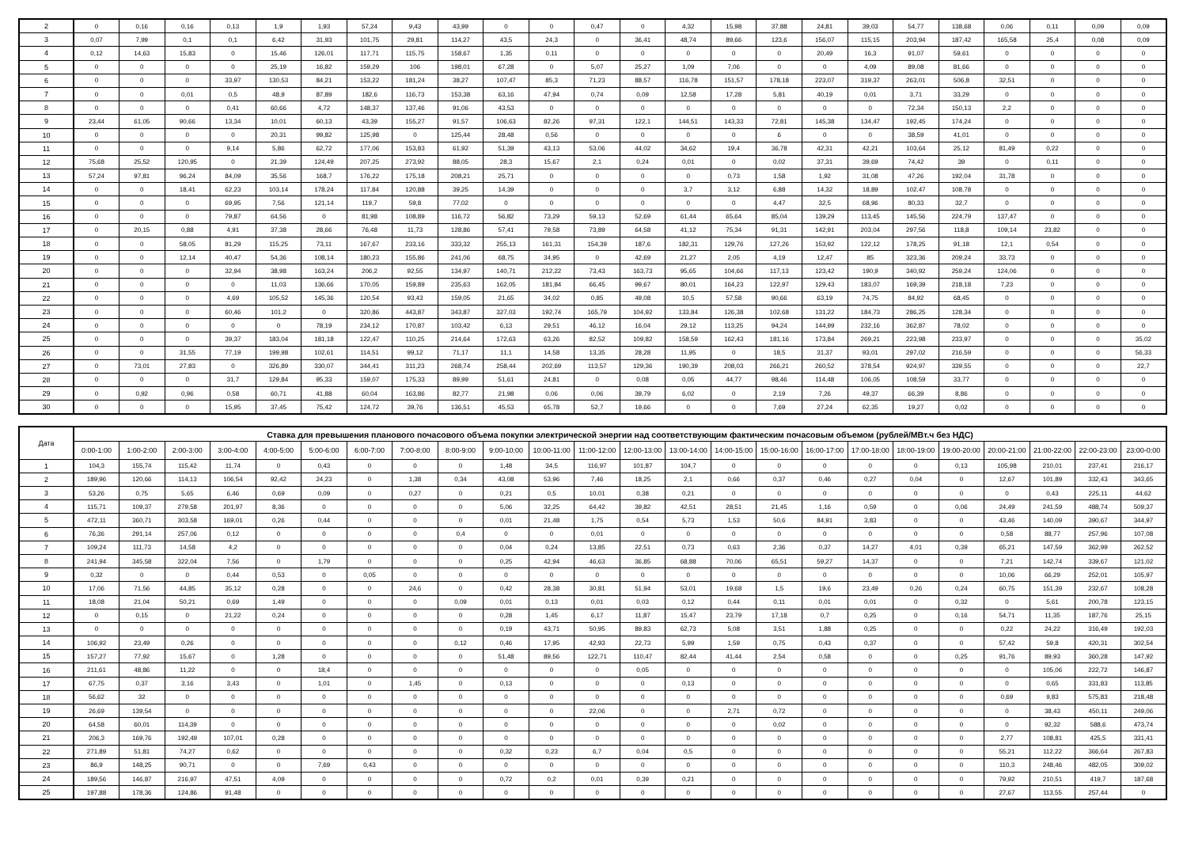| 2 | 0 | 0,16 | 0,16 | 0,13 | 1,9 | 1,93 | 57,24 | 9,43 | 43,99 | 0 | 0 | 0,47 | 0 | 4,32 | 15,98 | 37,88 | 24,81 | 39,03 | 54,77 | 138,68 | 0,06 | 0,11 | 0,09 | 0,09 |
| 3 | 0,07 | 7,99 | 0,1 | 0,1 | 6,42 | 31,93 | 101,75 | 29,81 | 114,27 | 43,5 | 24,3 | 0 | 36,41 | 48,74 | 89,66 | 123,6 | 156,07 | 115,15 | 203,94 | 187,42 | 165,58 | 25,4 | 0,08 | 0,09 |
| 4 | 0,12 | 14,63 | 15,83 | 0 | 15,46 | 126,01 | 117,71 | 115,75 | 158,67 | 1,35 | 0,11 | 0 | 0 | 0 | 0 | 0 | 20,49 | 16,3 | 91,07 | 59,61 | 0 | 0 | 0 | 0 |
| 5 | 0 | 0 | 0 | 0 | 25,19 | 16,82 | 159,29 | 106 | 198,01 | 67,28 | 0 | 5,07 | 25,27 | 1,09 | 7,06 | 0 | 0 | 4,09 | 89,08 | 81,66 | 0 | 0 | 0 | 0 |
| 6 | 0 | 0 | 0 | 33,97 | 130,53 | 84,21 | 153,22 | 181,24 | 38,27 | 107,47 | 85,3 | 71,23 | 88,57 | 116,78 | 151,57 | 178,18 | 223,07 | 319,37 | 263,01 | 506,8 | 32,51 | 0 | 0 | 0 |
| 7 | 0 | 0 | 0,01 | 0,5 | 48,9 | 87,89 | 182,6 | 116,73 | 153,38 | 63,16 | 47,94 | 0,74 | 0,09 | 12,58 | 17,28 | 5,81 | 40,19 | 0,01 | 3,71 | 33,29 | 0 | 0 | 0 | 0 |
| 8 | 0 | 0 | 0 | 0,41 | 60,66 | 4,72 | 148,37 | 137,46 | 91,06 | 43,53 | 0 | 0 | 0 | 0 | 0 | 0 | 0 | 0 | 72,34 | 150,13 | 2,2 | 0 | 0 | 0 |
| 9 | 23,44 | 61,05 | 90,66 | 13,34 | 10,01 | 60,13 | 43,39 | 155,27 | 91,57 | 106,63 | 82,26 | 97,31 | 122,1 | 144,51 | 143,33 | 72,81 | 145,38 | 134,47 | 192,45 | 174,24 | 0 | 0 | 0 | 0 |
| 10 | 0 | 0 | 0 | 0 | 20,31 | 99,82 | 125,98 | 0 | 125,44 | 28,48 | 0,56 | 0 | 0 | 0 | 0 | 6 | 0 | 0 | 38,59 | 41,01 | 0 | 0 | 0 | 0 |
| 11 | 0 | 0 | 0 | 9,14 | 5,86 | 62,72 | 177,06 | 153,83 | 61,92 | 51,39 | 43,13 | 53,06 | 44,02 | 34,62 | 19,4 | 36,78 | 42,31 | 42,21 | 103,64 | 25,12 | 81,49 | 0,22 | 0 | 0 |
| 12 | 75,68 | 25,52 | 120,95 | 0 | 21,39 | 124,49 | 207,25 | 273,92 | 88,05 | 28,3 | 15,67 | 2,1 | 0,24 | 0,01 | 0 | 0,02 | 37,31 | 39,69 | 74,42 | 39 | 0 | 0,11 | 0 | 0 |
| 13 | 57,24 | 97,81 | 96,24 | 84,09 | 35,56 | 168,7 | 176,22 | 175,18 | 208,21 | 25,71 | 0 | 0 | 0 | 0 | 0,73 | 1,58 | 1,92 | 31,08 | 47,26 | 192,04 | 31,78 | 0 | 0 | 0 |
| 14 | 0 | 0 | 18,41 | 62,23 | 103,14 | 178,24 | 117,84 | 120,88 | 39,25 | 14,39 | 0 | 0 | 0 | 3,7 | 3,12 | 6,88 | 14,32 | 18,89 | 102,47 | 108,78 | 0 | 0 | 0 | 0 |
| 15 | 0 | 0 | 0 | 69,95 | 7,56 | 121,14 | 119,7 | 59,8 | 77,02 | 0 | 0 | 0 | 0 | 0 | 0 | 4,47 | 32,5 | 68,96 | 80,33 | 32,7 | 0 | 0 | 0 | 0 |
| 16 | 0 | 0 | 0 | 79,87 | 64,56 | 0 | 81,98 | 108,89 | 116,72 | 56,82 | 73,29 | 59,13 | 52,69 | 61,44 | 65,64 | 85,04 | 139,29 | 113,45 | 145,56 | 224,79 | 137,47 | 0 | 0 | 0 |
| 17 | 0 | 20,15 | 0,88 | 4,91 | 37,38 | 28,66 | 76,48 | 11,73 | 128,86 | 57,41 | 79,58 | 73,89 | 64,58 | 41,12 | 75,34 | 91,31 | 142,91 | 203,04 | 297,56 | 118,8 | 109,14 | 23,82 | 0 | 0 |
| 18 | 0 | 0 | 58,05 | 81,29 | 115,25 | 73,11 | 167,67 | 233,16 | 333,32 | 255,13 | 161,31 | 154,39 | 187,6 | 182,31 | 129,76 | 127,26 | 153,92 | 122,12 | 178,25 | 91,18 | 12,1 | 0,54 | 0 | 0 |
| 19 | 0 | 0 | 12,14 | 40,47 | 54,36 | 108,14 | 180,23 | 155,86 | 241,06 | 68,75 | 34,95 | 0 | 42,69 | 21,27 | 2,05 | 4,19 | 12,47 | 85 | 323,36 | 209,24 | 33,73 | 0 | 0 | 0 |
| 20 | 0 | 0 | 0 | 32,94 | 38,98 | 163,24 | 206,2 | 92,55 | 134,97 | 140,71 | 212,22 | 73,43 | 163,73 | 95,65 | 104,66 | 117,13 | 123,42 | 190,9 | 340,92 | 259,24 | 124,06 | 0 | 0 | 0 |
| 21 | 0 | 0 | 0 | 0 | 11,03 | 136,66 | 170,05 | 159,89 | 235,63 | 162,05 | 181,84 | 66,45 | 99,67 | 80,01 | 164,23 | 122,97 | 129,43 | 183,07 | 169,39 | 218,18 | 7,23 | 0 | 0 | 0 |
| 22 | 0 | 0 | 0 | 4,69 | 105,52 | 145,36 | 120,54 | 93,43 | 159,05 | 21,65 | 34,02 | 0,85 | 49,08 | 10,5 | 57,58 | 90,66 | 63,19 | 74,75 | 84,92 | 68,45 | 0 | 0 | 0 | 0 |
| 23 | 0 | 0 | 0 | 60,46 | 101,2 | 0 | 320,86 | 443,87 | 343,87 | 327,03 | 192,74 | 165,79 | 104,92 | 133,84 | 126,38 | 102,68 | 131,22 | 184,73 | 286,25 | 128,34 | 0 | 0 | 0 | 0 |
| 24 | 0 | 0 | 0 | 0 | 0 | 78,19 | 234,12 | 170,87 | 103,42 | 6,13 | 29,51 | 46,12 | 16,04 | 29,12 | 113,25 | 94,24 | 144,99 | 232,16 | 362,87 | 78,02 | 0 | 0 | 0 | 0 |
| 25 | 0 | 0 | 0 | 39,37 | 183,04 | 181,18 | 122,47 | 110,25 | 214,64 | 172,63 | 63,26 | 82,52 | 109,82 | 158,59 | 162,43 | 181,16 | 173,84 | 269,21 | 223,98 | 233,97 | 0 | 0 | 0 | 35,02 |
| 26 | 0 | 0 | 31,55 | 77,19 | 199,98 | 102,61 | 114,51 | 99,12 | 71,17 | 11,1 | 14,58 | 13,35 | 28,28 | 11,95 | 0 | 18,5 | 31,37 | 93,01 | 297,02 | 216,59 | 0 | 0 | 0 | 56,33 |
| 27 | 0 | 73,01 | 27,83 | 0 | 326,89 | 330,07 | 344,41 | 311,23 | 268,74 | 258,44 | 202,69 | 113,57 | 129,36 | 190,39 | 208,03 | 266,21 | 260,52 | 378,54 | 924,97 | 339,55 | 0 | 0 | 0 | 22,7 |
| 28 | 0 | 0 | 0 | 31,7 | 129,84 | 95,33 | 159,07 | 175,33 | 89,99 | 51,61 | 24,81 | 0 | 0,08 | 0,05 | 44,77 | 98,46 | 114,48 | 106,05 | 108,59 | 33,77 | 0 | 0 | 0 | 0 |
| 29 | 0 | 0,92 | 0,96 | 0,58 | 60,71 | 41,88 | 60,04 | 163,86 | 82,77 | 21,98 | 0,06 | 0,06 | 39,79 | 6,02 | 0 | 2,19 | 7,26 | 49,37 | 66,39 | 8,86 | 0 | 0 | 0 | 0 |
| 30 | 0 | 0 | 0 | 15,95 | 37,45 | 75,42 | 124,72 | 39,76 | 136,51 | 45,53 | 65,78 | 52,7 | 19,66 | 0 | 0 | 7,69 | 27,24 | 62,35 | 19,27 | 0,02 | 0 | 0 | 0 | 0 |
| Дата | Ставка для превышения планового почасового объема покупки электрической энергии над соответствующим фактическим почасовым объемом (рублей/МВт.ч без НДС) | | | | | | | | | | | | | | | | | | | | | | | |
| --- | --- | --- | --- | --- | --- | --- | --- | --- | --- | --- | --- | --- | --- | --- | --- | --- | --- | --- | --- | --- | --- | --- | --- | --- |
| | 0:00-1:00 | 1:00-2:00 | 2:00-3:00 | 3:00-4:00 | 4:00-5:00 | 5:00-6:00 | 6:00-7:00 | 7:00-8:00 | 8:00-9:00 | 9:00-10:00 | 10:00-11:00 | 11:00-12:00 | 12:00-13:00 | 13:00-14:00 | 14:00-15:00 | 15:00-16:00 | 16:00-17:00 | 17:00-18:00 | 18:00-19:00 | 19:00-20:00 | 20:00-21:00 | 21:00-22:00 | 22:00-23:00 | 23:00-0:00 |
| 1 | 104,3 | 155,74 | 115,42 | 11,74 | 0 | 0,43 | 0 | 0 | 0 | 1,48 | 34,5 | 116,97 | 101,87 | 104,7 | 0 | 0 | 0 | 0 | 0 | 0,13 | 105,98 | 210,01 | 237,41 | 216,17 |
| 2 | 189,96 | 120,66 | 114,13 | 106,54 | 92,42 | 24,23 | 0 | 1,38 | 0,34 | 43,08 | 53,96 | 7,46 | 18,25 | 2,1 | 0,66 | 0,37 | 0,46 | 0,27 | 0,04 | 0 | 12,67 | 101,89 | 332,43 | 343,65 |
| 3 | 53,26 | 0,75 | 5,65 | 6,46 | 0,69 | 0,09 | 0 | 0,27 | 0 | 0,21 | 0,5 | 10,01 | 0,38 | 0,21 | 0 | 0 | 0 | 0 | 0 | 0 | 0 | 0,43 | 225,11 | 44,62 |
| 4 | 115,71 | 109,37 | 279,58 | 201,97 | 8,36 | 0 | 0 | 0 | 0 | 5,06 | 32,25 | 64,42 | 39,82 | 42,51 | 28,51 | 21,45 | 1,16 | 0,59 | 0 | 0,06 | 24,49 | 241,59 | 488,74 | 509,37 |
| 5 | 472,11 | 360,71 | 303,58 | 169,01 | 0,26 | 0,44 | 0 | 0 | 0 | 0,01 | 21,48 | 1,75 | 0,54 | 5,73 | 1,53 | 50,6 | 84,91 | 3,83 | 0 | 0 | 43,46 | 140,09 | 390,67 | 344,97 |
| 6 | 76,36 | 291,14 | 257,06 | 0,12 | 0 | 0 | 0 | 0 | 0,4 | 0 | 0 | 0,01 | 0 | 0 | 0 | 0 | 0 | 0 | 0 | 0 | 0,58 | 88,77 | 257,96 | 107,08 |
| 7 | 109,24 | 111,73 | 14,58 | 4,2 | 0 | 0 | 0 | 0 | 0 | 0,04 | 0,24 | 13,85 | 22,51 | 0,73 | 0,63 | 2,36 | 0,37 | 14,27 | 4,01 | 0,39 | 65,21 | 147,59 | 362,99 | 262,52 |
| 8 | 241,94 | 345,58 | 322,04 | 7,56 | 0 | 1,79 | 0 | 0 | 0 | 0,25 | 42,94 | 46,63 | 36,85 | 68,88 | 70,06 | 65,51 | 59,27 | 14,37 | 0 | 0 | 7,21 | 142,74 | 339,67 | 121,02 |
| 9 | 0,32 | 0 | 0 | 0,44 | 0,53 | 0 | 0,05 | 0 | 0 | 0 | 0 | 0 | 0 | 0 | 0 | 0 | 0 | 0 | 0 | 0 | 10,06 | 66,29 | 252,01 | 105,97 |
| 10 | 17,06 | 71,56 | 44,85 | 35,12 | 0,28 | 0 | 0 | 24,6 | 0 | 0,42 | 28,38 | 30,81 | 51,94 | 53,01 | 19,68 | 1,5 | 19,6 | 23,49 | 0,26 | 0,24 | 60,75 | 151,39 | 232,67 | 108,28 |
| 11 | 18,08 | 21,04 | 50,21 | 0,69 | 1,49 | 0 | 0 | 0 | 0,09 | 0,01 | 0,13 | 0,01 | 0,03 | 0,12 | 0,44 | 0,11 | 0,01 | 0,01 | 0 | 0,32 | 0 | 5,61 | 200,78 | 123,15 |
| 12 | 0 | 0,15 | 0 | 21,22 | 0,24 | 0 | 0 | 0 | 0 | 0,28 | 1,45 | 6,17 | 11,87 | 15,47 | 23,79 | 17,18 | 0,7 | 0,25 | 0 | 0,16 | 54,71 | 11,35 | 187,76 | 25,15 |
| 13 | 0 | 0 | 0 | 0 | 0 | 0 | 0 | 0 | 0 | 0,19 | 43,71 | 50,95 | 89,83 | 62,73 | 5,08 | 3,51 | 1,88 | 0,25 | 0 | 0 | 0,22 | 24,22 | 316,49 | 192,03 |
| 14 | 106,92 | 23,49 | 0,26 | 0 | 0 | 0 | 0 | 0 | 0,12 | 0,46 | 17,95 | 42,93 | 22,73 | 5,99 | 1,59 | 0,75 | 0,43 | 0,37 | 0 | 0 | 57,42 | 59,8 | 420,31 | 302,54 |
| 15 | 157,27 | 77,92 | 15,67 | 0 | 1,28 | 0 | 0 | 0 | 0 | 51,48 | 89,56 | 122,71 | 110,47 | 82,44 | 41,44 | 2,54 | 0,58 | 0 | 0 | 0,25 | 91,76 | 89,93 | 360,28 | 147,92 |
| 16 | 211,61 | 48,86 | 11,22 | 0 | 0 | 18,4 | 0 | 0 | 0 | 0 | 0 | 0 | 0,05 | 0 | 0 | 0 | 0 | 0 | 0 | 0 | 0 | 105,06 | 222,72 | 146,87 |
| 17 | 67,75 | 0,37 | 3,16 | 3,43 | 0 | 1,01 | 0 | 1,45 | 0 | 0,13 | 0 | 0 | 0 | 0,13 | 0 | 0 | 0 | 0 | 0 | 0 | 0 | 0,65 | 331,83 | 113,85 |
| 18 | 56,62 | 32 | 0 | 0 | 0 | 0 | 0 | 0 | 0 | 0 | 0 | 0 | 0 | 0 | 0 | 0 | 0 | 0 | 0 | 0 | 0,69 | 9,83 | 575,83 | 218,48 |
| 19 | 26,69 | 139,54 | 0 | 0 | 0 | 0 | 0 | 0 | 0 | 0 | 0 | 22,06 | 0 | 0 | 2,71 | 0,72 | 0 | 0 | 0 | 0 | 0 | 38,43 | 450,11 | 249,06 |
| 20 | 64,58 | 60,01 | 114,39 | 0 | 0 | 0 | 0 | 0 | 0 | 0 | 0 | 0 | 0 | 0 | 0 | 0,02 | 0 | 0 | 0 | 0 | 0 | 92,32 | 588,6 | 473,74 |
| 21 | 206,3 | 169,76 | 192,49 | 107,01 | 0,28 | 0 | 0 | 0 | 0 | 0 | 0 | 0 | 0 | 0 | 0 | 0 | 0 | 0 | 0 | 0 | 2,77 | 108,81 | 425,5 | 331,41 |
| 22 | 271,89 | 51,81 | 74,27 | 0,62 | 0 | 0 | 0 | 0 | 0 | 0,32 | 0,23 | 6,7 | 0,04 | 0,5 | 0 | 0 | 0 | 0 | 0 | 0 | 55,21 | 112,22 | 366,64 | 267,83 |
| 23 | 86,9 | 148,25 | 90,71 | 0 | 0 | 7,69 | 0,43 | 0 | 0 | 0 | 0 | 0 | 0 | 0 | 0 | 0 | 0 | 0 | 0 | 0 | 110,3 | 248,46 | 482,05 | 309,02 |
| 24 | 189,56 | 146,87 | 216,97 | 47,51 | 4,09 | 0 | 0 | 0 | 0 | 0,72 | 0,2 | 0,01 | 0,39 | 0,21 | 0 | 0 | 0 | 0 | 0 | 0 | 79,92 | 210,51 | 419,7 | 187,68 |
| 25 | 197,88 | 178,36 | 124,86 | 91,48 | 0 | 0 | 0 | 0 | 0 | 0 | 0 | 0 | 0 | 0 | 0 | 0 | 0 | 0 | 0 | 0 | 27,67 | 113,55 | 257,44 | 0 |